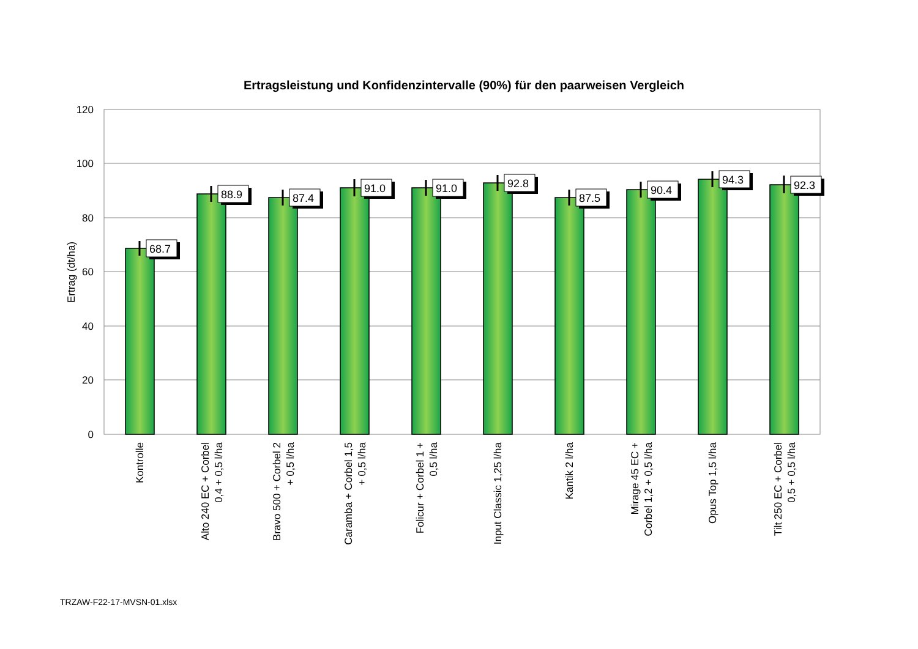Ertragsleistung und Konfidenzintervalle (90%) für den paarweisen Vergleich
120
100
80
60
40
20
0
Ertrag (dt/ha)
68.7
88.9
87.4
91.0
91.0
92.8
87.5
90.4
94.3
92.3
Kontrolle
Alto 240 EC + Corbel
0,4 + 0,5 l/ha
Bravo 500 + Corbel 2
+ 0,5 l/ha
Caramba + Corbel 1,5
+ 0,5 l/ha
Folicur + Corbel 1 +
0,5 l/ha
Input Classic 1,25 l/ha
Kantik 2 l/ha
Mirage 45 EC +
Corbel 1,2 + 0,5 l/ha
Opus Top 1,5 l/ha
Tilt 250 EC + Corbel
0,5 + 0,5 l/ha
TRZAW-F22-17-MVSN-01.xlsx